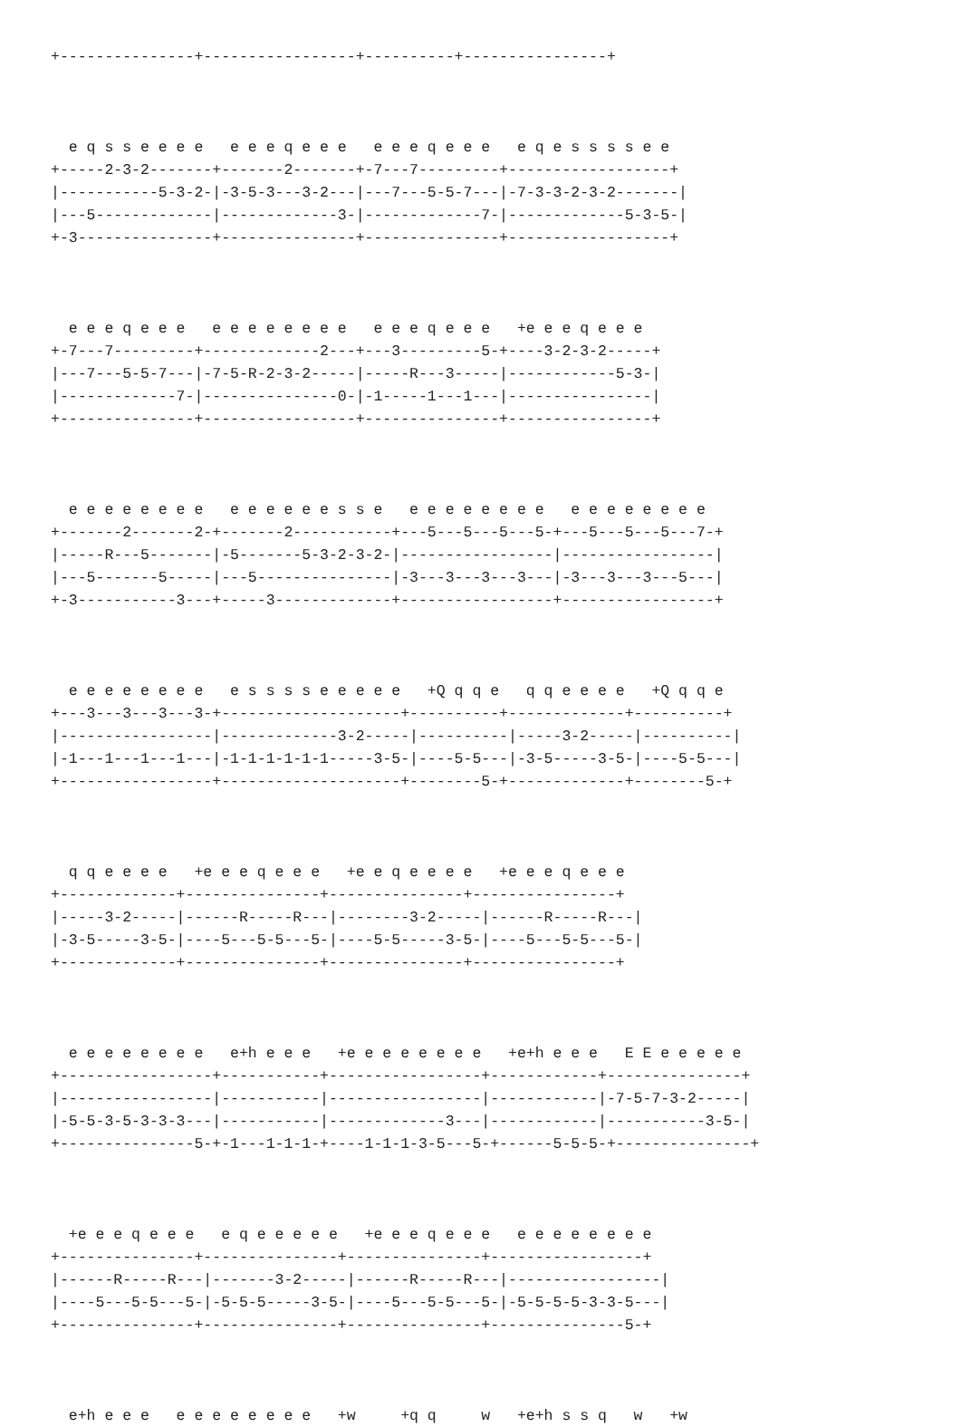+---------------+-----------------+----------+----------------+



  e q s s e e e e   e e e q e e e   e e e q e e e   e q e s s s s e e
+-----2-3-2-------+-------2-------+-7---7---------+------------------+
|-----------5-3-2-|-3-5-3---3-2---|---7---5-5-7---|-7-3-3-2-3-2-------|
|---5-------------|-------------3-|-------------7-|-------------5-3-5-|
+-3---------------+---------------+---------------+------------------+



  e e e q e e e   e e e e e e e e   e e e q e e e   +e e e q e e e
+-7---7---------+-------------2---+---3---------5-+----3-2-3-2-----+
|---7---5-5-7---|-7-5-R-2-3-2-----|-----R---3-----|------------5-3-|
|-------------7-|---------------0-|-1-----1---1---|----------------|
+---------------+-----------------+---------------+----------------+



  e e e e e e e e   e e e e e e s s e   e e e e e e e e   e e e e e e e e
+-------2-------2-+-------2-----------+---5---5---5---5-+---5---5---5---7-+
|-----R---5-------|-5-------5-3-2-3-2-|-----------------|-----------------|
|---5-------5-----|---5---------------|-3---3---3---3---|-3---3---3---5---|
+-3-----------3---+-----3-------------+-----------------+-----------------+



  e e e e e e e e   e s s s s e e e e e   +Q q q e   q q e e e e   +Q q q e
+---3---3---3---3-+--------------------+----------+-------------+----------+
|-----------------|-------------3-2-----|----------|-----3-2-----|----------|
|-1---1---1---1---|-1-1-1-1-1-1-----3-5-|----5-5---|-3-5-----3-5-|----5-5---|
+-----------------+--------------------+--------5-+-------------+--------5-+



  q q e e e e   +e e e q e e e   +e e q e e e e   +e e e q e e e
+-------------+---------------+---------------+----------------+
|-----3-2-----|------R-----R---|--------3-2-----|------R-----R---|
|-3-5-----3-5-|----5---5-5---5-|----5-5-----3-5-|----5---5-5---5-|
+-------------+---------------+---------------+----------------+



  e e e e e e e e   e+h e e e   +e e e e e e e e   +e+h e e e   E E e e e e e
+-----------------+-----------+-----------------+------------+---------------+
|-----------------|-----------|-----------------|------------|-7-5-7-3-2-----|
|-5-5-3-5-3-3-3---|-----------|-------------3---|------------|-----------3-5-|
+---------------5-+-1---1-1-1-+----1-1-1-3-5---5-+------5-5-5-+---------------+



  +e e e q e e e   e q e e e e e   +e e e q e e e   e e e e e e e e
+---------------+---------------+---------------+-----------------+
|------R-----R---|-------3-2-----|------R-----R---|-----------------|
|----5---5-5---5-|-5-5-5-----3-5-|----5---5-5---5-|-5-5-5-5-3-3-5---|
+---------------+---------------+---------------+---------------5-+



  e+h e e e   e e e e e e e e   +w     +q q     w   +e+h s s q   w   +w